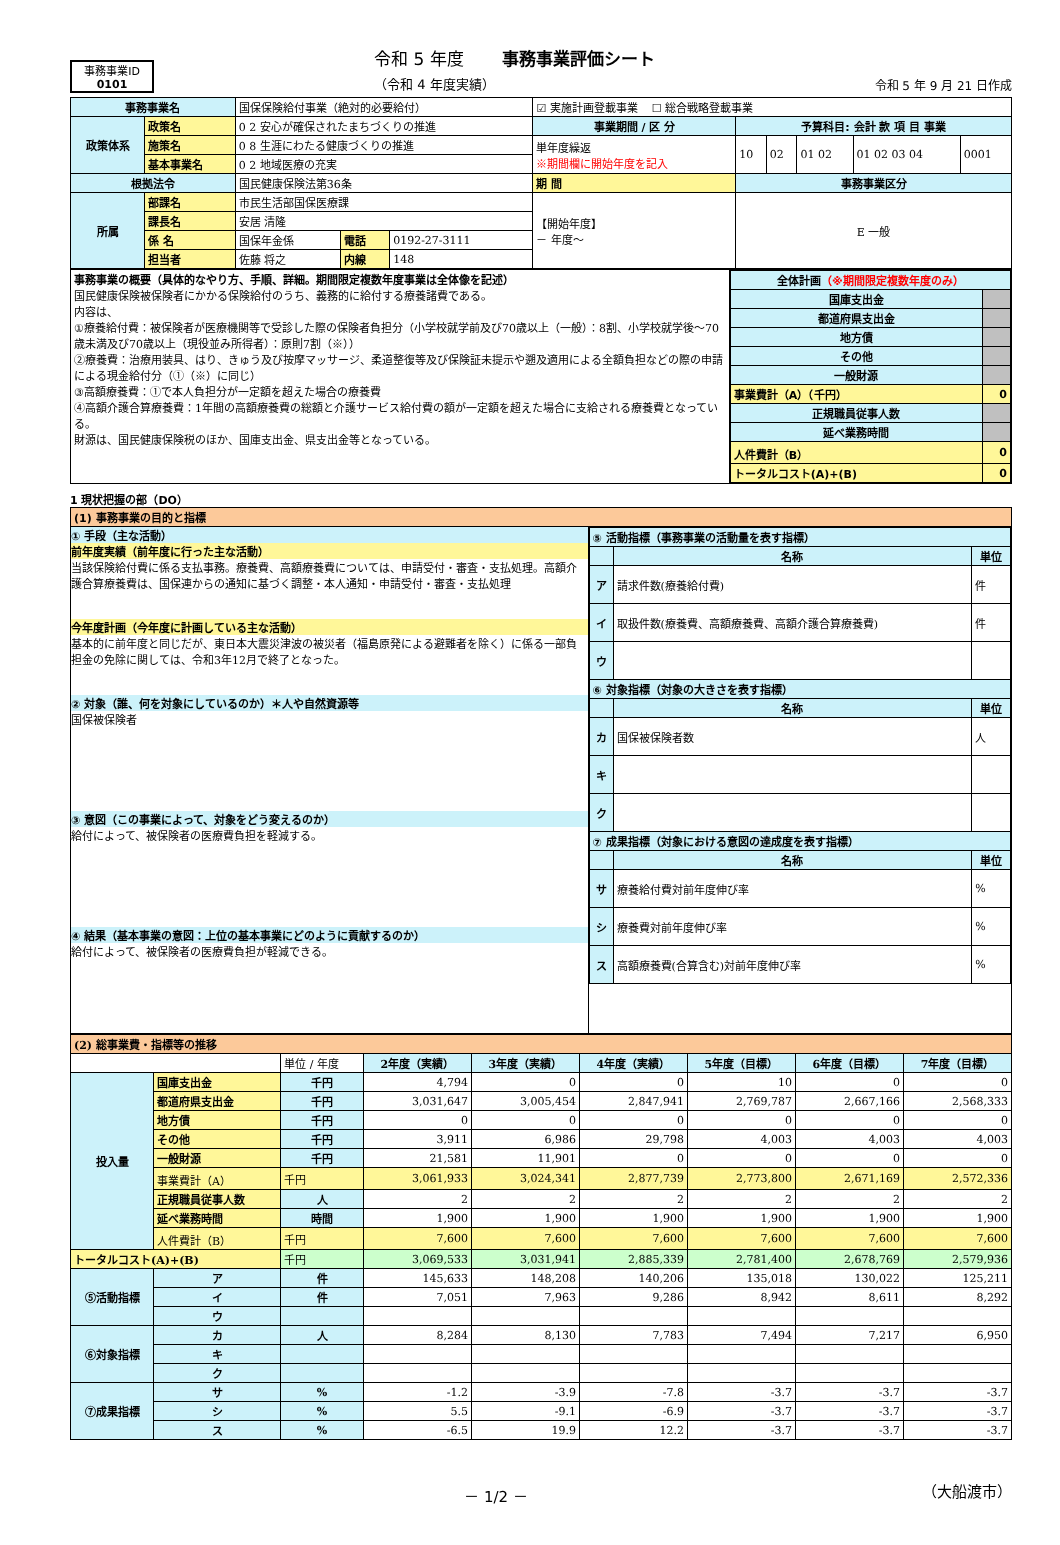事務事業ID
0101
令和 5 年度 事務事業評価シート
（令和 4 年度実績）
令和 5 年 9 月 21 日作成
| 事務事業名 | | 国保保険給付事業（絶対的必要給付） | | | ☑ 実施計画登載事業 ☐ 総合戦略登載事業 | | | | | |
| 政策体系 | 政策名 | 0 2 安心が確保されたまちづくりの推進 | | | 事業期間 / 区 分 | 予算科目: 会計 款 項 目 事業 | | | | |
| | 施策名 | 0 8 生涯にわたる健康づくりの推進 | | | 単年度繰返 ※期間欄に開始年度を記入 | 10 | 02 | 01 02 | 01 02 03 04 | 0001 |
| | 基本事業名 | 0 2 地域医療の充実 | | | | | | | | |
| 根拠法令 | | 国民健康保険法第36条 | | | 期 間 | 事務事業区分 | | | | |
| 所属 | 部課名 | 市民生活部国保医療課 | | | 【開始年度】 － 年度～ | E 一般 | | | | |
| | 課長名 | 安居 清隆 | | | | | | | | |
| | 係 名 | 国保年金係 | 電話 | 0192-27-3111 | | | | | | |
| | 担当者 | 佐藤 将之 | 内線 | 148 | | | | | | |
| 事務事業の概要（具体的なやり方、手順、詳細。期間限定複数年度事業は全体像を記述） 国民健康保険被保険者にかかる保険給付のうち、義務的に給付する療養諸費である。 内容は、 ①療養給付費：被保険者が医療機関等で受診した際の保険者負担分（小学校就学前及び70歳以上（一般）：8割、小学校就学後～70歳未満及び70歳以上（現役並み所得者）：原則7割（※）） ②療養費：治療用装具、はり、きゅう及び按摩マッサージ、柔道整復等及び保険証未提示や遡及適用による全額負担などの際の申請による現金給付分（①（※）に同じ） ③高額療養費：①で本人負担分が一定額を超えた場合の療養費 ④高額介護合算療養費：1年間の高額療養費の総額と介護サービス給付費の額が一定額を超えた場合に支給される療養費となっている。 財源は、国民健康保険税のほか、国庫支出金、県支出金等となっている。 | / 全体計画 （※期間限定複数年度のみ） / / / 国庫支出金 / / / 都道府県支出金 / / / 地方債 / / / その他 / / / 一般財源 / / / 事業費計（A）（千円） / 0 / / 正規職員従事人数 / / / 延べ業務時間 / / / 人件費計（B） / 0 / / トータルコスト(A)+(B) / 0 / |
1 現状把握の部（DO）
| (1) 事務事業の目的と指標 | |
| ① 手段（主な活動） 前年度実績（前年度に行った主な活動） 当該保険給付費に係る支払事務。療養費、高額療養費については、申請受付・審査・支払処理。高額介護合算療養費は、国保連からの通知に基づく調整・本人通知・申請受付・審査・支払処理 今年度計画（今年度に計画している主な活動） 基本的に前年度と同じだが、東日本大震災津波の被災者（福島原発による避難者を除く）に係る一部負担金の免除に関しては、令和3年12月で終了となった。 ② 対象（誰、何を対象にしているのか）＊人や自然資源等 国保被保険者 ③ 意図（この事業によって、対象をどう変えるのか） 給付によって、被保険者の医療費負担を軽減する。 ④ 結果（基本事業の意図：上位の基本事業にどのように貢献するのか） 給付によって、被保険者の医療費負担が軽減できる。 | / ⑤ 活動指標（事務事業の活動量を表す指標） / / / / / 名称 / 単位 / / ア / 請求件数(療養給付費) / 件 / / イ / 取扱件数(療養費、高額療養費、高額介護合算療養費) / 件 / / ウ / / / / ⑥ 対象指標（対象の大きさを表す指標） / / / / / 名称 / 単位 / / カ / 国保被保険者数 / 人 / / キ / / / / ク / / / / ⑦ 成果指標（対象における意図の達成度を表す指標） / / / / / 名称 / 単位 / / サ / 療養給付費対前年度伸び率 / % / / シ / 療養費対前年度伸び率 / % / / ス / 高額療養費(合算含む)対前年度伸び率 / % / |
| (2) 総事業費・指標等の推移 | | | | | | | | |
| | | 単位 / 年度 | 2年度（実績） | 3年度（実績） | 4年度（実績） | 5年度（目標） | 6年度（目標） | 7年度（目標） |
| 投入量 | 国庫支出金 | 千円 | 4,794 | 0 | 0 | 10 | 0 | 0 |
| | 都道府県支出金 | 千円 | 3,031,647 | 3,005,454 | 2,847,941 | 2,769,787 | 2,667,166 | 2,568,333 |
| | 地方債 | 千円 | 0 | 0 | 0 | 0 | 0 | 0 |
| | その他 | 千円 | 3,911 | 6,986 | 29,798 | 4,003 | 4,003 | 4,003 |
| | 一般財源 | 千円 | 21,581 | 11,901 | 0 | 0 | 0 | 0 |
| | 事業費計（A） | 千円 | 3,061,933 | 3,024,341 | 2,877,739 | 2,773,800 | 2,671,169 | 2,572,336 |
| | 正規職員従事人数 | 人 | 2 | 2 | 2 | 2 | 2 | 2 |
| | 延べ業務時間 | 時間 | 1,900 | 1,900 | 1,900 | 1,900 | 1,900 | 1,900 |
| | 人件費計（B） | 千円 | 7,600 | 7,600 | 7,600 | 7,600 | 7,600 | 7,600 |
| トータルコスト(A)+(B) | | 千円 | 3,069,533 | 3,031,941 | 2,885,339 | 2,781,400 | 2,678,769 | 2,579,936 |
| ⑤活動指標 | ア | 件 | 145,633 | 148,208 | 140,206 | 135,018 | 130,022 | 125,211 |
| | イ | 件 | 7,051 | 7,963 | 9,286 | 8,942 | 8,611 | 8,292 |
| | ウ | | | | | | | |
| ⑥対象指標 | カ | 人 | 8,284 | 8,130 | 7,783 | 7,494 | 7,217 | 6,950 |
| | キ | | | | | | | |
| | ク | | | | | | | |
| ⑦成果指標 | サ | % | -1.2 | -3.9 | -7.8 | -3.7 | -3.7 | -3.7 |
| | シ | % | 5.5 | -9.1 | -6.9 | -3.7 | -3.7 | -3.7 |
| | ス | % | -6.5 | 19.9 | 12.2 | -3.7 | -3.7 | -3.7 |
－ 1/2 － （大船渡市）